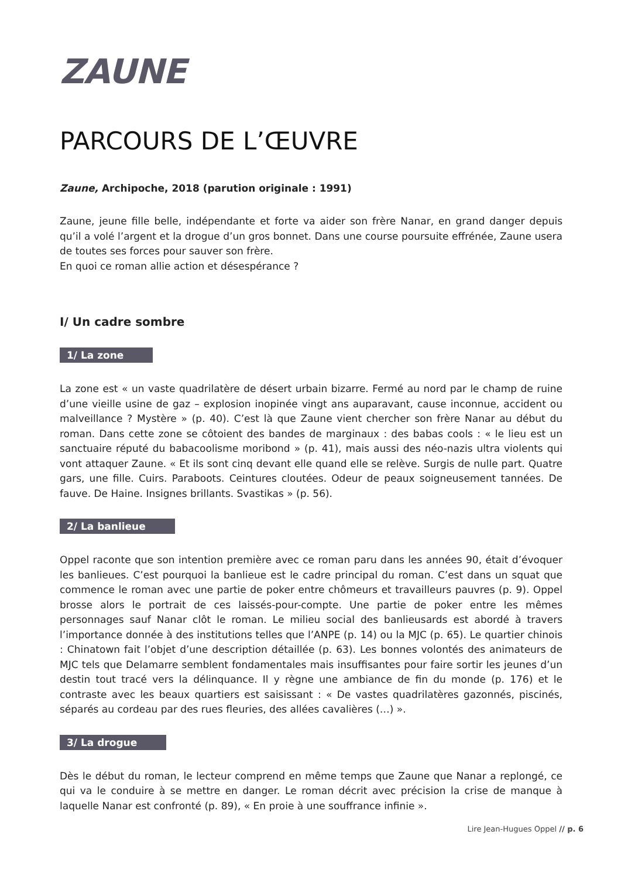ZAUNE
PARCOURS DE L’ŒUVRE
Zaune, Archipoche, 2018 (parution originale : 1991)
Zaune, jeune fille belle, indépendante et forte va aider son frère Nanar, en grand danger depuis qu’il a volé l’argent et la drogue d’un gros bonnet. Dans une course poursuite effrénée, Zaune usera de toutes ses forces pour sauver son frère.
En quoi ce roman allie action et désespérance ?
I/ Un cadre sombre
1/ La zone
La zone est « un vaste quadrilatère de désert urbain bizarre. Fermé au nord par le champ de ruine d’une vieille usine de gaz – explosion inopinée vingt ans auparavant, cause inconnue, accident ou malveillance ? Mystère » (p. 40). C’est là que Zaune vient chercher son frère Nanar au début du roman. Dans cette zone se côtoient des bandes de marginaux : des babas cools : « le lieu est un sanctuaire réputé du babacoolisme moribond » (p. 41), mais aussi des néo-nazis ultra violents qui vont attaquer Zaune. « Et ils sont cinq devant elle quand elle se relève. Surgis de nulle part. Quatre gars, une fille. Cuirs. Paraboots. Ceintures cloutées. Odeur de peaux soigneusement tannées. De fauve. De Haine. Insignes brillants. Svastikas » (p. 56).
2/ La banlieue
Oppel raconte que son intention première avec ce roman paru dans les années 90, était d’évoquer les banlieues. C’est pourquoi la banlieue est le cadre principal du roman. C’est dans un squat que commence le roman avec une partie de poker entre chômeurs et travailleurs pauvres (p. 9). Oppel brosse alors le portrait de ces laissés-pour-compte. Une partie de poker entre les mêmes personnages sauf Nanar clôt le roman. Le milieu social des banlieusards est abordé à travers l’importance donnée à des institutions telles que l’ANPE (p. 14) ou la MJC (p. 65). Le quartier chinois : Chinatown fait l’objet d’une description détaillée (p. 63). Les bonnes volontés des animateurs de MJC tels que Delamarre semblent fondamentales mais insuffisantes pour faire sortir les jeunes d’un destin tout tracé vers la délinquance. Il y règne une ambiance de fin du monde (p. 176) et le contraste avec les beaux quartiers est saisissant : « De vastes quadrilatères gazonnés, piscinés, séparés au cordeau par des rues fleuries, des allées cavalières (…) ».
3/ La drogue
Dès le début du roman, le lecteur comprend en même temps que Zaune que Nanar a replongé, ce qui va le conduire à se mettre en danger. Le roman décrit avec précision la crise de manque à laquelle Nanar est confronté (p. 89), « En proie à une souffrance infinie ».
Lire Jean-Hugues Oppel // p. 6